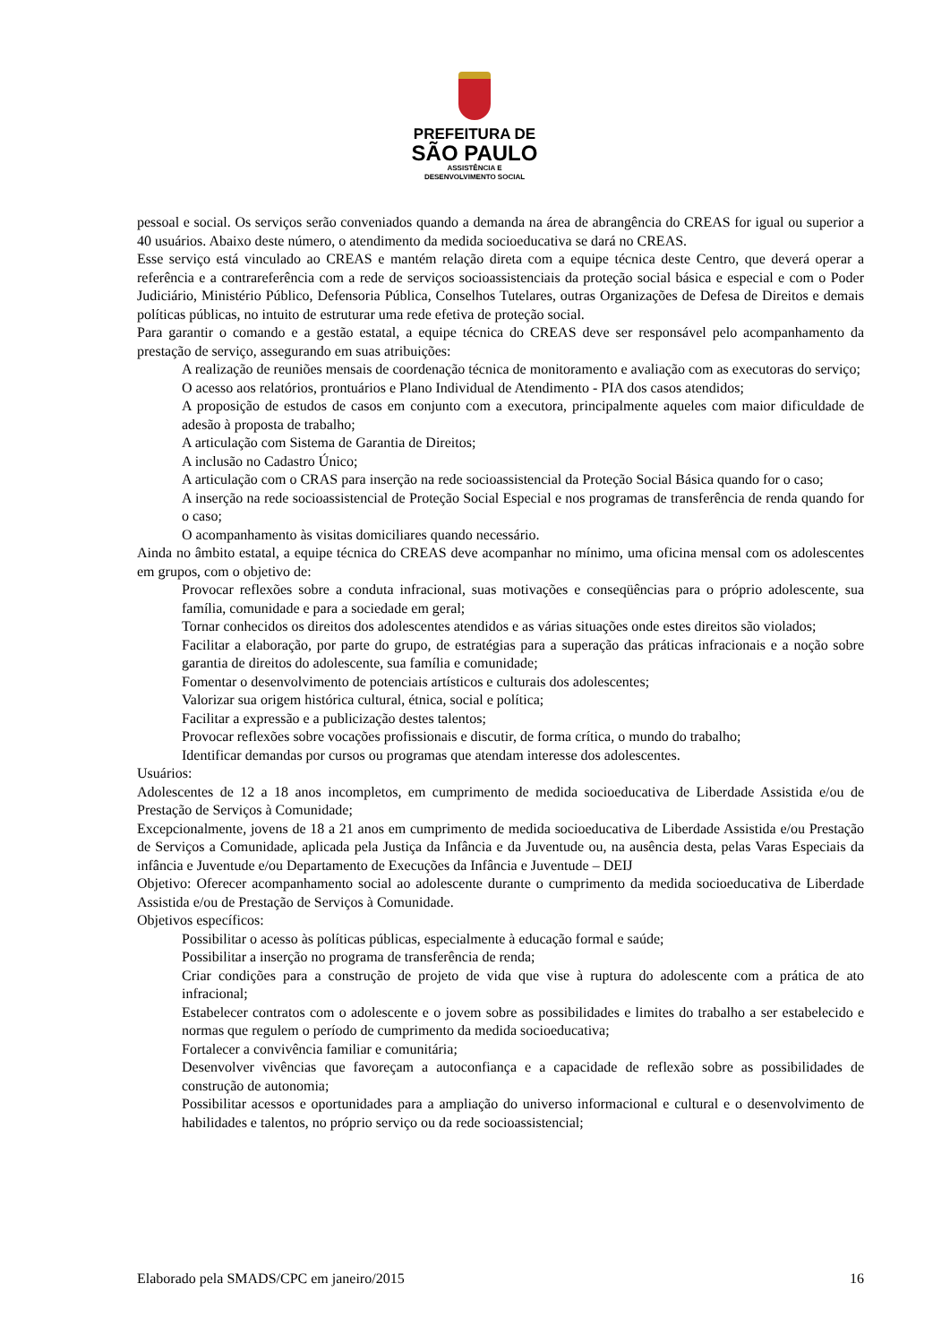PREFEITURA DE
SÃO PAULO
ASSISTÊNCIA E
DESENVOLVIMENTO SOCIAL
pessoal e social. Os serviços serão conveniados quando a demanda na área de abrangência do CREAS for igual ou superior a 40 usuários. Abaixo deste número, o atendimento da medida socioeducativa se dará no CREAS.
Esse serviço está vinculado ao CREAS e mantém relação direta com a equipe técnica deste Centro, que deverá operar a referência e a contrareferência com a rede de serviços socioassistenciais da proteção social básica e especial e com o Poder Judiciário, Ministério Público, Defensoria Pública, Conselhos Tutelares, outras Organizações de Defesa de Direitos e demais políticas públicas, no intuito de estruturar uma rede efetiva de proteção social.
Para garantir o comando e a gestão estatal, a equipe técnica do CREAS deve ser responsável pelo acompanhamento da prestação de serviço, assegurando em suas atribuições:
A realização de reuniões mensais de coordenação técnica de monitoramento e avaliação com as executoras do serviço;
O acesso aos relatórios, prontuários e Plano Individual de Atendimento - PIA dos casos atendidos;
A proposição de estudos de casos em conjunto com a executora, principalmente aqueles com maior dificuldade de adesão à proposta de trabalho;
A articulação com Sistema de Garantia de Direitos;
A inclusão no Cadastro Único;
A articulação com o CRAS para inserção na rede socioassistencial da Proteção Social Básica quando for o caso;
A inserção na rede socioassistencial de Proteção Social Especial e nos programas de transferência de renda quando for o caso;
O acompanhamento às visitas domiciliares quando necessário.
Ainda no âmbito estatal, a equipe técnica do CREAS deve acompanhar no mínimo, uma oficina mensal com os adolescentes em grupos, com o objetivo de:
Provocar reflexões sobre a conduta infracional, suas motivações e conseqüências para o próprio adolescente, sua família, comunidade e para a sociedade em geral;
Tornar conhecidos os direitos dos adolescentes atendidos e as várias situações onde estes direitos são violados;
Facilitar a elaboração, por parte do grupo, de estratégias para a superação das práticas infracionais e a noção sobre garantia de direitos do adolescente, sua família e comunidade;
Fomentar o desenvolvimento de potenciais artísticos e culturais dos adolescentes;
Valorizar sua origem histórica cultural, étnica, social e política;
Facilitar a expressão e a publicização destes talentos;
Provocar reflexões sobre vocações profissionais e discutir, de forma crítica, o mundo do trabalho;
Identificar demandas por cursos ou programas que atendam interesse dos adolescentes.
Usuários:
Adolescentes de 12 a 18 anos incompletos, em cumprimento de medida socioeducativa de Liberdade Assistida e/ou de Prestação de Serviços à Comunidade;
Excepcionalmente, jovens de 18 a 21 anos em cumprimento de medida socioeducativa de Liberdade Assistida e/ou Prestação de Serviços a Comunidade, aplicada pela Justiça da Infância e da Juventude ou, na ausência desta, pelas Varas Especiais da infância e Juventude e/ou Departamento de Execuções da Infância e Juventude – DEIJ
Objetivo: Oferecer acompanhamento social ao adolescente durante o cumprimento da medida socioeducativa de Liberdade Assistida e/ou de Prestação de Serviços à Comunidade.
Objetivos específicos:
Possibilitar o acesso às políticas públicas, especialmente à educação formal e saúde;
Possibilitar a inserção no programa de transferência de renda;
Criar condições para a construção de projeto de vida que vise à ruptura do adolescente com a prática de ato infracional;
Estabelecer contratos com o adolescente e o jovem sobre as possibilidades e limites do trabalho a ser estabelecido e normas que regulem o período de cumprimento da medida socioeducativa;
Fortalecer a convivência familiar e comunitária;
Desenvolver vivências que favoreçam a autoconfiança e a capacidade de reflexão sobre as possibilidades de construção de autonomia;
Possibilitar acessos e oportunidades para a ampliação do universo informacional e cultural e o desenvolvimento de habilidades e talentos, no próprio serviço ou da rede socioassistencial;
Elaborado pela SMADS/CPC em janeiro/2015 16